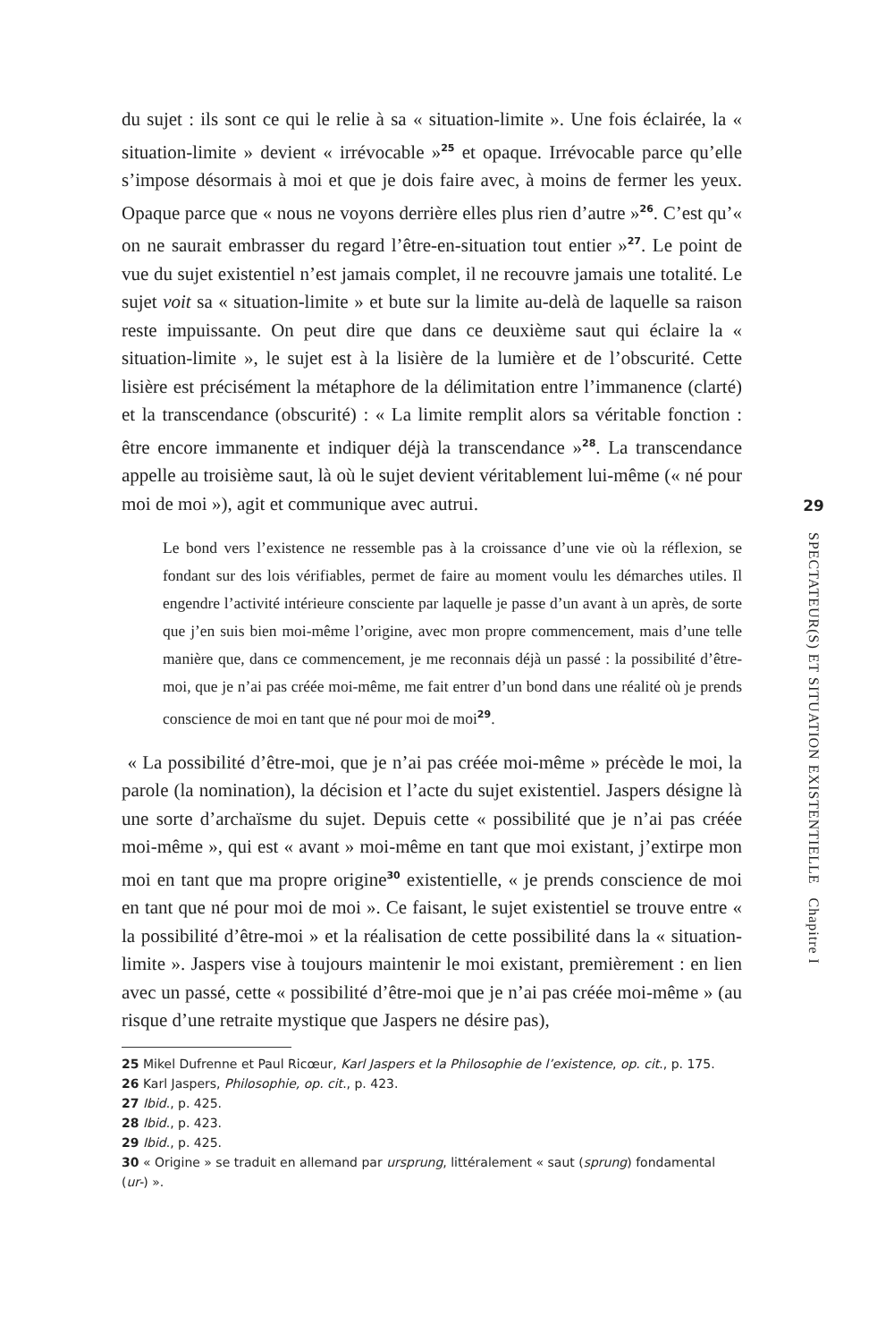du sujet : ils sont ce qui le relie à sa « situation-limite ». Une fois éclairée, la « situation-limite » devient « irrévocable »<sup>25</sup> et opaque. Irrévocable parce qu’elle s’impose désormais à moi et que je dois faire avec, à moins de fermer les yeux. Opaque parce que « nous ne voyons derrière elles plus rien d’autre »<sup>26</sup>. C’est qu’« on ne saurait embrasser du regard l’être-en-situation tout entier »<sup>27</sup>. Le point de vue du sujet existentiel n’est jamais complet, il ne recouvre jamais une totalité. Le sujet voit sa « situation-limite » et bute sur la limite au-delà de laquelle sa raison reste impuissante. On peut dire que dans ce deuxième saut qui éclaire la « situation-limite », le sujet est à la lisière de la lumière et de l’obscurité. Cette lisière est précisément la métaphore de la délimitation entre l’immanence (clarté) et la transcendance (obscurité) : « La limite remplit alors sa véritable fonction : être encore immanente et indiquer déjà la transcendance »<sup>28</sup>. La transcendance appelle au troisième saut, là où le sujet devient véritablement lui-même (« né pour moi de moi »), agit et communique avec autrui.
Le bond vers l’existence ne ressemble pas à la croissance d’une vie où la réflexion, se fondant sur des lois vérifiables, permet de faire au moment voulu les démarches utiles. Il engendre l’activité intérieure consciente par laquelle je passe d’un avant à un après, de sorte que j’en suis bien moi-même l’origine, avec mon propre commencement, mais d’une telle manière que, dans ce commencement, je me reconnais déjà un passé : la possibilité d’être-moi, que je n’ai pas créée moi-même, me fait entrer d’un bond dans une réalité où je prends conscience de moi en tant que né pour moi de moi<sup>29</sup>.
« La possibilité d’être-moi, que je n’ai pas créée moi-même » précède le moi, la parole (la nomination), la décision et l’acte du sujet existentiel. Jaspers désigne là une sorte d’archaïsme du sujet. Depuis cette « possibilité que je n’ai pas créée moi-même », qui est « avant » moi-même en tant que moi existant, j’extirpe mon moi en tant que ma propre origine<sup>30</sup> existentielle, « je prends conscience de moi en tant que né pour moi de moi ». Ce faisant, le sujet existentiel se trouve entre « la possibilité d’être-moi » et la réalisation de cette possibilité dans la « situation-limite ». Jaspers vise à toujours maintenir le moi existant, premièrement : en lien avec un passé, cette « possibilité d’être-moi que je n’ai pas créée moi-même » (au risque d’une retraite mystique que Jaspers ne désire pas),
29
SPECTATEUR(S) ET SITUATION EXISTENTIELLE Chapitre I
25 Mikel Dufrenne et Paul Ricœur, Karl Jaspers et la Philosophie de l’existence, op. cit., p. 175.
26 Karl Jaspers, Philosophie, op. cit., p. 423.
27 Ibid., p. 425.
28 Ibid., p. 423.
29 Ibid., p. 425.
30 « Origine » se traduit en allemand par ursprung, littéralement « saut (sprung) fondamental (ur-) ».